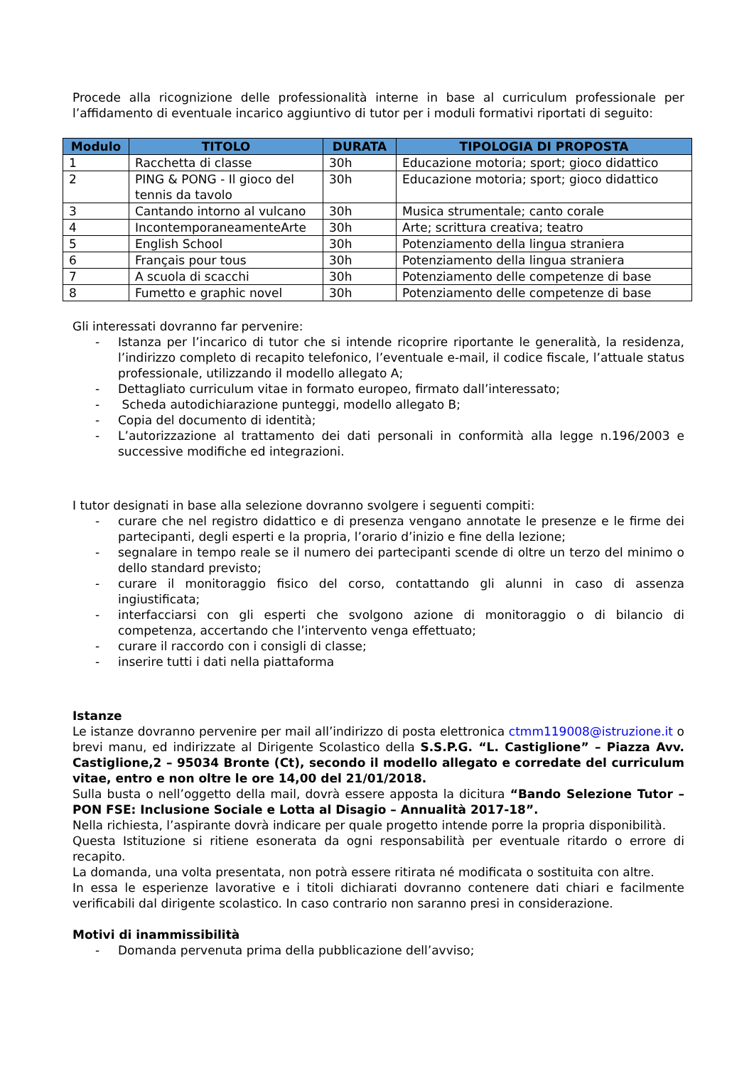Procede alla ricognizione delle professionalità interne in base al curriculum professionale per l’affidamento di eventuale incarico aggiuntivo di tutor per i moduli formativi riportati di seguito:
| Modulo | TITOLO | DURATA | TIPOLOGIA DI PROPOSTA |
| --- | --- | --- | --- |
| 1 | Racchetta di classe | 30h | Educazione motoria; sport; gioco didattico |
| 2 | PING & PONG - Il gioco del tennis da tavolo | 30h | Educazione motoria; sport; gioco didattico |
| 3 | Cantando intorno al vulcano | 30h | Musica strumentale; canto corale |
| 4 | IncontemporaneamenteArte | 30h | Arte; scrittura creativa; teatro |
| 5 | English School | 30h | Potenziamento della lingua straniera |
| 6 | Français pour tous | 30h | Potenziamento della lingua straniera |
| 7 | A scuola di scacchi | 30h | Potenziamento delle competenze di base |
| 8 | Fumetto e graphic novel | 30h | Potenziamento delle competenze di base |
Gli interessati dovranno far pervenire:
- Istanza per l’incarico di tutor che si intende ricoprire riportante le generalità, la residenza, l’indirizzo completo di recapito telefonico, l’eventuale e-mail, il codice fiscale, l’attuale status professionale, utilizzando il modello allegato A;
- Dettagliato curriculum vitae in formato europeo, firmato dall’interessato;
- Scheda autodichiarazione punteggi, modello allegato B;
- Copia del documento di identità;
- L’autorizzazione al trattamento dei dati personali in conformità alla legge n.196/2003 e successive modifiche ed integrazioni.
I tutor designati in base alla selezione dovranno svolgere i seguenti compiti:
- curare che nel registro didattico e di presenza vengano annotate le presenze e le firme dei partecipanti, degli esperti e la propria, l’orario d’inizio e fine della lezione;
- segnalare in tempo reale se il numero dei partecipanti scende di oltre un terzo del minimo o dello standard previsto;
- curare il monitoraggio fisico del corso, contattando gli alunni in caso di assenza ingiustificata;
- interfacciarsi con gli esperti che svolgono azione di monitoraggio o di bilancio di competenza, accertando che l’intervento venga effettuato;
- curare il raccordo con i consigli di classe;
- inserire tutti i dati nella piattaforma
Istanze
Le istanze dovranno pervenire per mail all’indirizzo di posta elettronica ctmm119008@istruzione.it o brevi manu, ed indirizzate al Dirigente Scolastico della S.S.P.G. “L. Castiglione” – Piazza Avv. Castiglione,2 – 95034 Bronte (Ct), secondo il modello allegato e corredate del curriculum vitae, entro e non oltre le ore 14,00 del 21/01/2018.
Sulla busta o nell’oggetto della mail, dovrà essere apposta la dicitura “Bando Selezione Tutor – PON FSE: Inclusione Sociale e Lotta al Disagio – Annualità 2017-18”.
Nella richiesta, l’aspirante dovrà indicare per quale progetto intende porre la propria disponibilità.
Questa Istituzione si ritiene esonerata da ogni responsabilità per eventuale ritardo o errore di recapito.
La domanda, una volta presentata, non potrà essere ritirata né modificata o sostituita con altre.
In essa le esperienze lavorative e i titoli dichiarati dovranno contenere dati chiari e facilmente verificabili dal dirigente scolastico. In caso contrario non saranno presi in considerazione.
Motivi di inammissibilità
- Domanda pervenuta prima della pubblicazione dell’avviso;